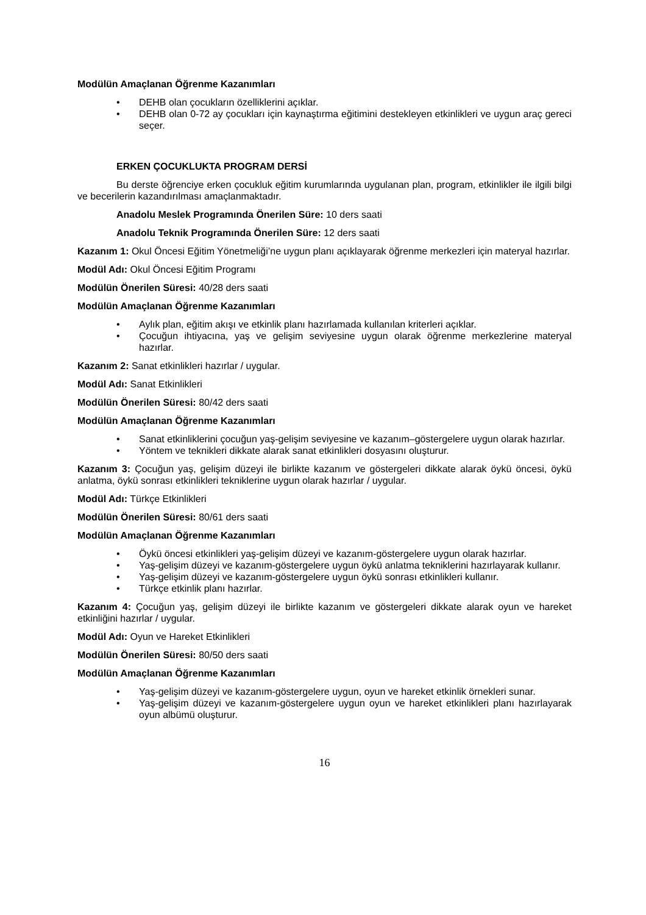Modülün Amaçlanan Öğrenme Kazanımları
• DEHB olan çocukların özelliklerini açıklar.
• DEHB olan 0-72 ay çocukları için kaynaştırma eğitimini destekleyen etkinlikleri ve uygun araç gereci seçer.
ERKEN ÇOCUKLUKTA PROGRAM DERSİ
Bu derste öğrenciye erken çocukluk eğitim kurumlarında uygulanan plan, program, etkinlikler ile ilgili bilgi ve becerilerin kazandırılması amaçlanmaktadır.
Anadolu Meslek Programında Önerilen Süre: 10 ders saati
Anadolu Teknik Programında Önerilen Süre: 12 ders saati
Kazanım 1: Okul Öncesi Eğitim Yönetmeliği’ne uygun planı açıklayarak öğrenme merkezleri için materyal hazırlar.
Modül Adı: Okul Öncesi Eğitim Programı
Modülün Önerilen Süresi: 40/28 ders saati
Modülün Amaçlanan Öğrenme Kazanımları
• Aylık plan, eğitim akışı ve etkinlik planı hazırlamada kullanılan kriterleri açıklar.
• Çocuğun ihtiyacına, yaş ve gelişim seviyesine uygun olarak öğrenme merkezlerine materyal hazırlar.
Kazanım 2: Sanat etkinlikleri hazırlar / uygular.
Modül Adı: Sanat Etkinlikleri
Modülün Önerilen Süresi: 80/42 ders saati
Modülün Amaçlanan Öğrenme Kazanımları
• Sanat etkinliklerini çocuğun yaş-gelişim seviyesine ve kazanım–göstergelere uygun olarak hazırlar.
• Yöntem ve teknikleri dikkate alarak sanat etkinlikleri dosyasını oluşturur.
Kazanım 3: Çocuğun yaş, gelişim düzeyi ile birlikte kazanım ve göstergeleri dikkate alarak öykü öncesi, öykü anlatma, öykü sonrası etkinlikleri tekniklerine uygun olarak hazırlar / uygular.
Modül Adı: Türkçe Etkinlikleri
Modülün Önerilen Süresi: 80/61 ders saati
Modülün Amaçlanan Öğrenme Kazanımları
• Öykü öncesi etkinlikleri yaş-gelişim düzeyi ve kazanım-göstergelere uygun olarak hazırlar.
• Yaş-gelişim düzeyi ve kazanım-göstergelere uygun öykü anlatma tekniklerini hazırlayarak kullanır.
• Yaş-gelişim düzeyi ve kazanım-göstergelere uygun öykü sonrası etkinlikleri kullanır.
• Türkçe etkinlik planı hazırlar.
Kazanım 4: Çocuğun yaş, gelişim düzeyi ile birlikte kazanım ve göstergeleri dikkate alarak oyun ve hareket etkinliğini hazırlar / uygular.
Modül Adı: Oyun ve Hareket Etkinlikleri
Modülün Önerilen Süresi: 80/50 ders saati
Modülün Amaçlanan Öğrenme Kazanımları
• Yaş-gelişim düzeyi ve kazanım-göstergelere uygun, oyun ve hareket etkinlik örnekleri sunar.
• Yaş-gelişim düzeyi ve kazanım-göstergelere uygun oyun ve hareket etkinlikleri planı hazırlayarak oyun albümü oluşturur.
16